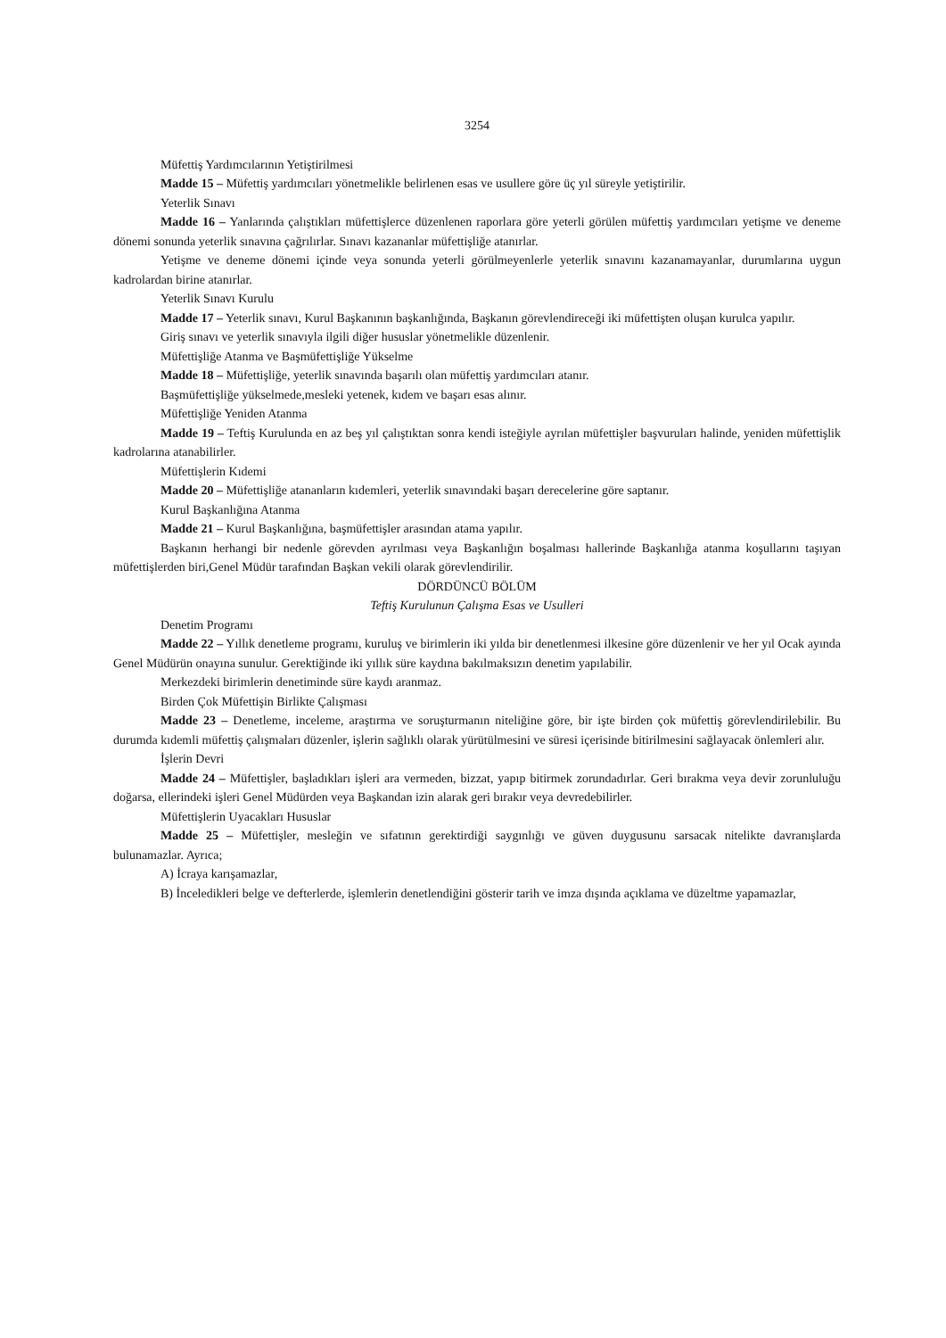3254
Müfettiş Yardımcılarının Yetiştirilmesi
Madde 15 – Müfettiş yardımcıları yönetmelikle belirlenen esas ve usullere göre üç yıl süreyle yetiştirilir.
Yeterlik Sınavı
Madde 16 – Yanlarında çalıştıkları müfettişlerce düzenlenen raporlara göre yeterli görülen müfettiş yardımcıları yetişme ve deneme dönemi sonunda yeterlik sınavına çağrılırlar. Sınavı kazananlar müfettişliğe atanırlar.
Yetişme ve deneme dönemi içinde veya sonunda yeterli görülmeyenlerle yeterlik sınavını kazanamayanlar, durumlarına uygun kadrolardan birine atanırlar.
Yeterlik Sınavı Kurulu
Madde 17 – Yeterlik sınavı, Kurul Başkanının başkanlığında, Başkanın görevlendireceği iki müfettişten oluşan kurulca yapılır.
Giriş sınavı ve yeterlik sınavıyla ilgili diğer hususlar yönetmelikle düzenlenir.
Müfettişliğe Atanma ve Başmüfettişliğe Yükselme
Madde 18 – Müfettişliğe, yeterlik sınavında başarılı olan müfettiş yardımcıları atanır.
Başmüfettişliğe yükselmede,mesleki yetenek, kıdem ve başarı esas alınır.
Müfettişliğe Yeniden Atanma
Madde 19 – Teftiş Kurulunda en az beş yıl çalıştıktan sonra kendi isteğiyle ayrılan müfettişler başvuruları halinde, yeniden müfettişlik kadrolarına atanabilirler.
Müfettişlerin Kıdemi
Madde 20 – Müfettişliğe atananların kıdemleri, yeterlik sınavındaki başarı derecelerine göre saptanır.
Kurul Başkanlığına Atanma
Madde 21 – Kurul Başkanlığına, başmüfettişler arasından atama yapılır.
Başkanın herhangi bir nedenle görevden ayrılması veya Başkanlığın boşalması hallerinde Başkanlığa atanma koşullarını taşıyan müfettişlerden biri,Genel Müdür tarafından Başkan vekili olarak görevlendirilir.
DÖRDÜNCÜ BÖLÜM
Teftiş Kurulunun Çalışma Esas ve Usulleri
Denetim Programı
Madde 22 – Yıllık denetleme programı, kuruluş ve birimlerin iki yılda bir denetlenmesi ilkesine göre düzenlenir ve her yıl Ocak ayında Genel Müdürün onayına sunulur. Gerektiğinde iki yıllık süre kaydına bakılmaksızın denetim yapılabilir.
Merkezdeki birimlerin denetiminde süre kaydı aranmaz.
Birden Çok Müfettişin Birlikte Çalışması
Madde 23 – Denetleme, inceleme, araştırma ve soruşturmanın niteliğine göre, bir işte birden çok müfettiş görevlendirilebilir. Bu durumda kıdemli müfettiş çalışmaları düzenler, işlerin sağlıklı olarak yürütülmesini ve süresi içerisinde bitirilmesini sağlayacak önlemleri alır.
İşlerin Devri
Madde 24 – Müfettişler, başladıkları işleri ara vermeden, bizzat, yapıp bitirmek zorundadırlar. Geri bırakma veya devir zorunluluğu doğarsa, ellerindeki işleri Genel Müdürden veya Başkandan izin alarak geri bırakır veya devredebilirler.
Müfettişlerin Uyacakları Hususlar
Madde 25 – Müfettişler, mesleğin ve sıfatının gerektirdiği saygınlığı ve güven duygusunu sarsacak nitelikte davranışlarda bulunamazlar. Ayrıca;
A) İcraya karışamazlar,
B) İnceledikleri belge ve defterlerde, işlemlerin denetlendiğini gösterir tarih ve imza dışında açıklama ve düzeltme yapamazlar,